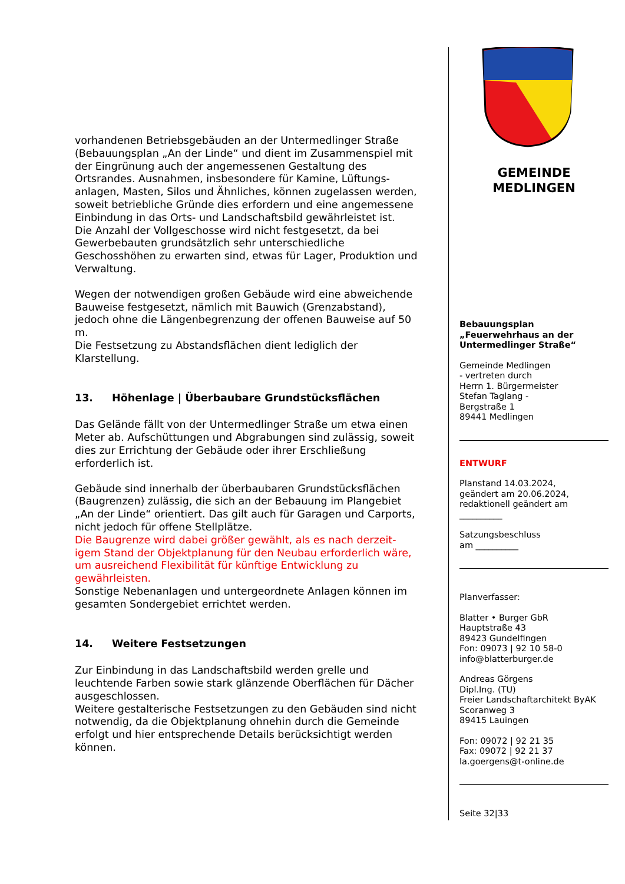vorhandenen Betriebsgebäuden an der Untermedlinger Straße (Bebauungsplan „An der Linde“ und dient im Zusammenspiel mit der Eingrünung auch der angemessenen Gestaltung des Ortsrandes. Ausnahmen, insbesondere für Kamine, Lüftungs-anlagen, Masten, Silos und Ähnliches, können zugelassen werden, soweit betriebliche Gründe dies erfordern und eine angemessene Einbindung in das Orts- und Landschaftsbild gewährleistet ist.
Die Anzahl der Vollgeschosse wird nicht festgesetzt, da bei Gewerbebauten grundsätzlich sehr unterschiedliche Geschosshöhen zu erwarten sind, etwas für Lager, Produktion und Verwaltung.
Wegen der notwendigen großen Gebäude wird eine abweichende Bauweise festgesetzt, nämlich mit Bauwich (Grenzabstand), jedoch ohne die Längenbegrenzung der offenen Bauweise auf 50 m.
Die Festsetzung zu Abstandsflächen dient lediglich der Klarstellung.
13. Höhenlage | Überbaubare Grundstücksflächen
Das Gelände fällt von der Untermedlinger Straße um etwa einen Meter ab. Aufschüttungen und Abgrabungen sind zulässig, soweit dies zur Errichtung der Gebäude oder ihrer Erschließung erforderlich ist.
Gebäude sind innerhalb der überbaubaren Grundstücksflächen (Baugrenzen) zulässig, die sich an der Bebauung im Plangebiet „An der Linde“ orientiert. Das gilt auch für Garagen und Carports, nicht jedoch für offene Stellplätze.
Die Baugrenze wird dabei größer gewählt, als es nach derzeit-igem Stand der Objektplanung für den Neubau erforderlich wäre, um ausreichend Flexibilität für künftige Entwicklung zu gewährleisten.
Sonstige Nebenanlagen und untergeordnete Anlagen können im gesamten Sondergebiet errichtet werden.
14. Weitere Festsetzungen
Zur Einbindung in das Landschaftsbild werden grelle und leuchtende Farben sowie stark glänzende Oberflächen für Dächer ausgeschlossen.
Weitere gestalterische Festsetzungen zu den Gebäuden sind nicht notwendig, da die Objektplanung ohnehin durch die Gemeinde erfolgt und hier entsprechende Details berücksichtigt werden können.
GEMEINDE
MEDLINGEN
Bebauungsplan
„Feuerwehrhaus an der Untermedlinger Straße“
Gemeinde Medlingen
- vertreten durch
Herrn 1. Bürgermeister
Stefan Taglang -
Bergstraße 1
89441 Medlingen
ENTWURF
Planstand 14.03.2024,
geändert am 20.06.2024,
redaktionell geändert am
__________
Satzungsbeschluss
am __________
Planverfasser:
Blatter • Burger GbR
Hauptstraße 43
89423 Gundelfingen
Fon: 09073 | 92 10 58-0
info@blatterburger.de
Andreas Görgens
Dipl.Ing. (TU)
Freier Landschaftarchitekt ByAK
Scoranweg 3
89415 Lauingen
Fon: 09072 | 92 21 35
Fax: 09072 | 92 21 37
la.goergens@t-online.de
Seite 32|33